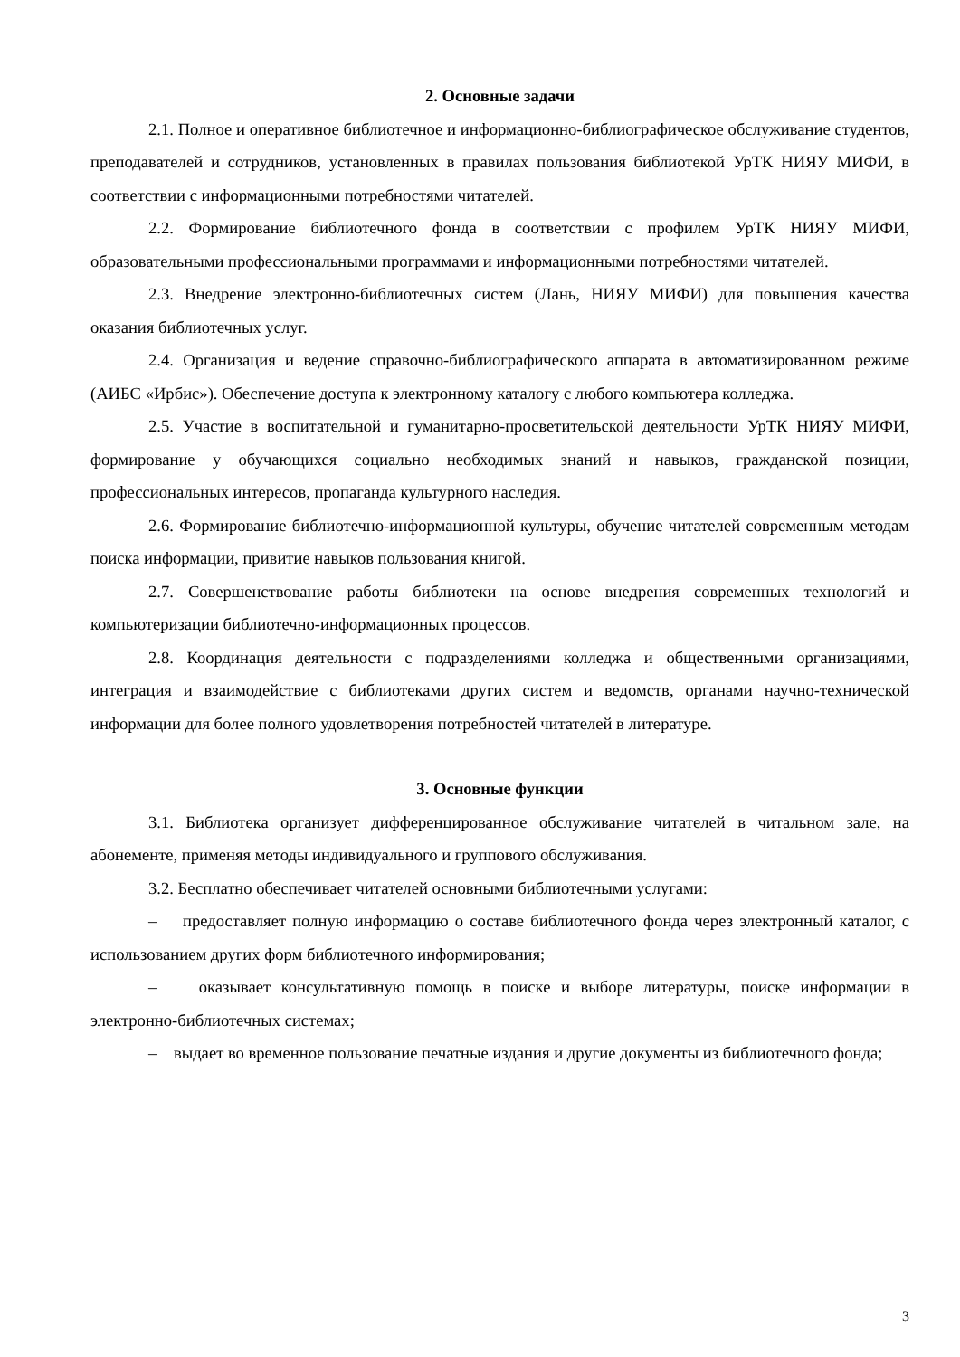2. Основные задачи
2.1. Полное и оперативное библиотечное и информационно-библиографическое обслуживание студентов, преподавателей и сотрудников, установленных в правилах пользования библиотекой УрТК НИЯУ МИФИ, в соответствии с информационными потребностями читателей.
2.2. Формирование библиотечного фонда в соответствии с профилем УрТК НИЯУ МИФИ, образовательными профессиональными программами и информационными потребностями читателей.
2.3. Внедрение электронно-библиотечных систем (Лань, НИЯУ МИФИ) для повышения качества оказания библиотечных услуг.
2.4. Организация и ведение справочно-библиографического аппарата в автоматизированном режиме (АИБС «Ирбис»). Обеспечение доступа к электронному каталогу с любого компьютера колледжа.
2.5. Участие в воспитательной и гуманитарно-просветительской деятельности УрТК НИЯУ МИФИ, формирование у обучающихся социально необходимых знаний и навыков, гражданской позиции, профессиональных интересов, пропаганда культурного наследия.
2.6. Формирование библиотечно-информационной культуры, обучение читателей современным методам поиска информации, привитие навыков пользования книгой.
2.7. Совершенствование работы библиотеки на основе внедрения современных технологий и компьютеризации библиотечно-информационных процессов.
2.8. Координация деятельности с подразделениями колледжа и общественными организациями, интеграция и взаимодействие с библиотеками других систем и ведомств, органами научно-технической информации для более полного удовлетворения потребностей читателей в литературе.
3. Основные функции
3.1. Библиотека организует дифференцированное обслуживание читателей в читальном зале, на абонементе, применяя методы индивидуального и группового обслуживания.
3.2. Бесплатно обеспечивает читателей основными библиотечными услугами:
– предоставляет полную информацию о составе библиотечного фонда через электронный каталог, с использованием других форм библиотечного информирования;
– оказывает консультативную помощь в поиске и выборе литературы, поиске информации в электронно-библиотечных системах;
– выдает во временное пользование печатные издания и другие документы из библиотечного фонда;
3